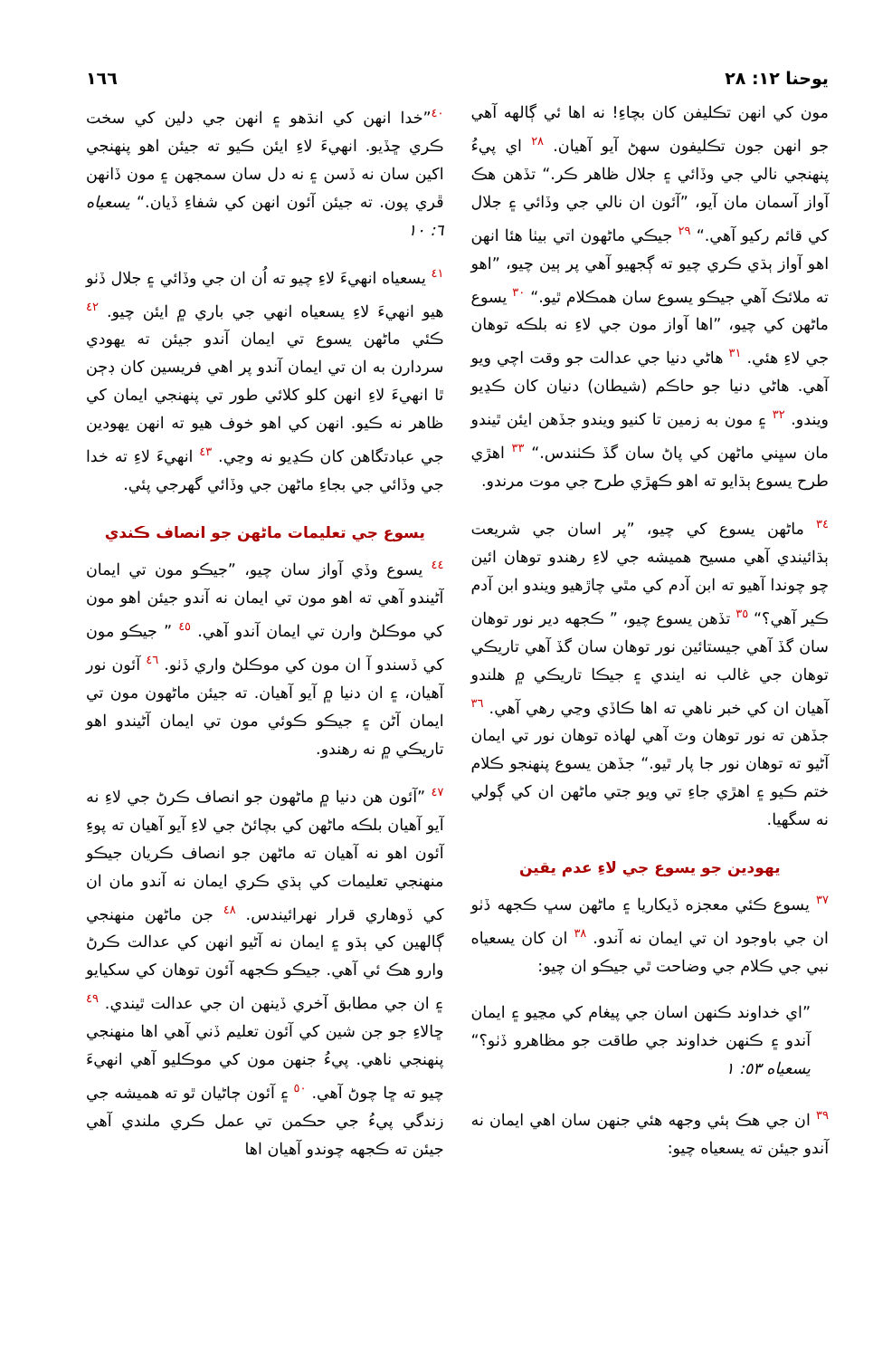يوحنا ١٢: ٢٨ ١٦٦
مون کي انهن تڪليفن کان بچاءِ! نه اها ئي ڳالهه آهي جو انهن جون تڪليفون سهڻ آيو آهيان. <sup>٢٨</sup> اي پيءُ پنهنجي نالي جي وڏائي ۽ جلال ظاهر ڪر.“ تڏهن هڪ آواز آسمان مان آيو، ”آئون ان نالي جي وڏائي ۽ جلال کي قائم رکيو آهي.“ <sup>٢٩</sup> جيڪي ماڻهون اتي بيٺا هئا انهن اهو آواز ٻڌي ڪري چيو ته ڳجهيو آهي پر ٻين چيو، ”اهو ته ملائڪ آهي جيڪو يسوع سان همڪلام ٿيو.“ <sup>٣٠</sup> يسوع ماڻهن کي چيو، ”اها آواز مون جي لاءِ نه بلڪه توهان جي لاءِ هئي. <sup>٣١</sup> هاڻي دنيا جي عدالت جو وقت اچي ويو آهي. هاڻي دنيا جو حاڪم (شيطان) دنيان کان ڪڍيو ويندو. <sup>٣٢</sup> ۽ مون به زمين تا کنيو ويندو جڏهن ايئن ٿيندو مان سڀني ماڻهن کي پاڻ سان گڏ ڪٺندس.“ <sup>٣٣</sup> اهڙي طرح يسوع ٻڌايو ته اهو ڪهڙي طرح جي موت مرندو.
<sup>٣٤</sup> ماڻهن يسوع کي چيو، ”پر اسان جي شريعت ٻڌائيندي آهي مسيح هميشه جي لاءِ رهندو توهان ائين چو چوندا آهيو ته ابن آدم کي مٿي چاڙهيو ويندو ابن آدم ڪير آهي؟“ <sup>٣٥</sup> تڏهن يسوع چيو، ” ڪجهه دير نور توهان سان گڏ آهي جيستائين نور توهان سان گڏ آهي تاريڪي توهان جي غالب نه ايندي ۽ جيڪا تاريڪي ۾ هلندو آهيان ان کي خبر ناهي ته اها ڪاڏي وڃي رهي آهي. <sup>٣٦</sup> جڏهن ته نور توهان وٽ آهي لهاذه توهان نور تي ايمان آڻيو ته توهان نور جا پار ٿيو.“ جڏهن يسوع پنهنجو ڪلام ختم ڪيو ۽ اهڙي جاءِ تي ويو جتي ماڻهن ان کي ڳولي نه سگهيا.
يهودين جو يسوع جي لاءِ عدم يقين
<sup>٣٧</sup> يسوع ڪئي معجزه ڏيکاريا ۽ ماڻهن سڀ ڪجهه ڏٺو ان جي باوجود ان تي ايمان نه آندو. <sup>٣٨</sup> ان کان يسعياه نبي جي ڪلام جي وضاحت ٿي جيڪو ان چيو:
”اي خداوند ڪنهن اسان جي پيغام کي مڃيو ۽ ايمان آندو ۽ ڪنهن خداوند جي طاقت جو مظاهرو ڏٺو؟“ يسعياه ٥٣: ١
<sup>٣٩</sup> ان جي هڪ ٻئي وجهه هئي جنهن سان اهي ايمان نه آندو جيئن ته يسعياه چيو:
<sup>٤٠</sup>”خدا انهن کي انڌهو ۽ انهن جي دلين کي سخت ڪري ڇڏيو. انهيءَ لاءِ ايئن ڪيو ته جيئن اهو پنهنجي اکين سان نه ڏسن ۽ نه دل سان سمجهن ۽ مون ڏانهن ڦري پون. ته جيئن آئون انهن کي شفاءِ ڏيان.“ يسعياه ٦: ١٠
<sup>٤١</sup> يسعياه انهيءَ لاءِ چيو ته اُن ان جي وڏائي ۽ جلال ڏٺو هيو انهيءَ لاءِ يسعياه انهي جي باري ۾ ايئن چيو. <sup>٤٢</sup> ڪئي ماڻهن يسوع تي ايمان آندو جيئن ته يهودي سردارن به ان تي ايمان آندو پر اهي فريسين کان ڊڄن ٿا انهيءَ لاءِ انهن کلو کلائي طور تي پنهنجي ايمان کي ظاهر نه ڪيو. انهن کي اهو خوف هيو ته انهن يهودين جي عبادتگاهن کان ڪڍيو نه وڃي. <sup>٤٣</sup> انهيءَ لاءِ ته خدا جي وڏائي جي بجاءِ ماڻهن جي وڏائي گهرجي پئي.
يسوع جي تعليمات ماڻهن جو انصاف ڪندي
<sup>٤٤</sup> يسوع وڏي آواز سان چيو، ”جيڪو مون تي ايمان آڻيندو آهي ته اهو مون تي ايمان نه آندو جيئن اهو مون کي موڪلڻ وارن تي ايمان آندو آهي. <sup>٤٥</sup> ” جيڪو مون کي ڏسندو آ ان مون کي موڪلڻ واري ڏٺو. <sup>٤٦</sup> آئون نور آهيان، ۽ ان دنيا ۾ آيو آهيان. ته جيئن ماڻهون مون تي ايمان آڻن ۽ جيڪو ڪوئي مون تي ايمان آڻيندو اهو تاريڪي ۾ نه رهندو.
<sup>٤٧</sup> ”آئون هن دنيا ۾ ماڻهون جو انصاف ڪرڻ جي لاءِ نه آيو آهيان بلڪه ماڻهن کي بچائڻ جي لاءِ آيو آهيان ته پوءِ آئون اهو نه آهيان ته ماڻهن جو انصاف ڪريان جيڪو منهنجي تعليمات کي ٻڌي ڪري ايمان نه آندو مان ان کي ڏوهاري قرار نهرائيندس. <sup>٤٨</sup> جن ماڻهن منهنجي ڳالهين کي ٻڌو ۽ ايمان نه آڻيو انهن کي عدالت ڪرڻ وارو هڪ ئي آهي. جيڪو ڪجهه آئون توهان کي سکيايو ۽ ان جي مطابق آخري ڏينهن ان جي عدالت ٿيندي. <sup>٤٩</sup> ڇالاءِ جو جن شين کي آئون تعليم ڏني آهي اها منهنجي پنهنجي ناهي. پيءُ جنهن مون کي موڪليو آهي انهيءَ چيو ته ڇا چوڻ آهي. <sup>٥٠</sup> ۽ آئون ڄاڻيان ٿو ته هميشه جي زندگي پيءُ جي حڪمن تي عمل ڪري ملندي آهي جيئن ته ڪجهه چوندو آهيان اها